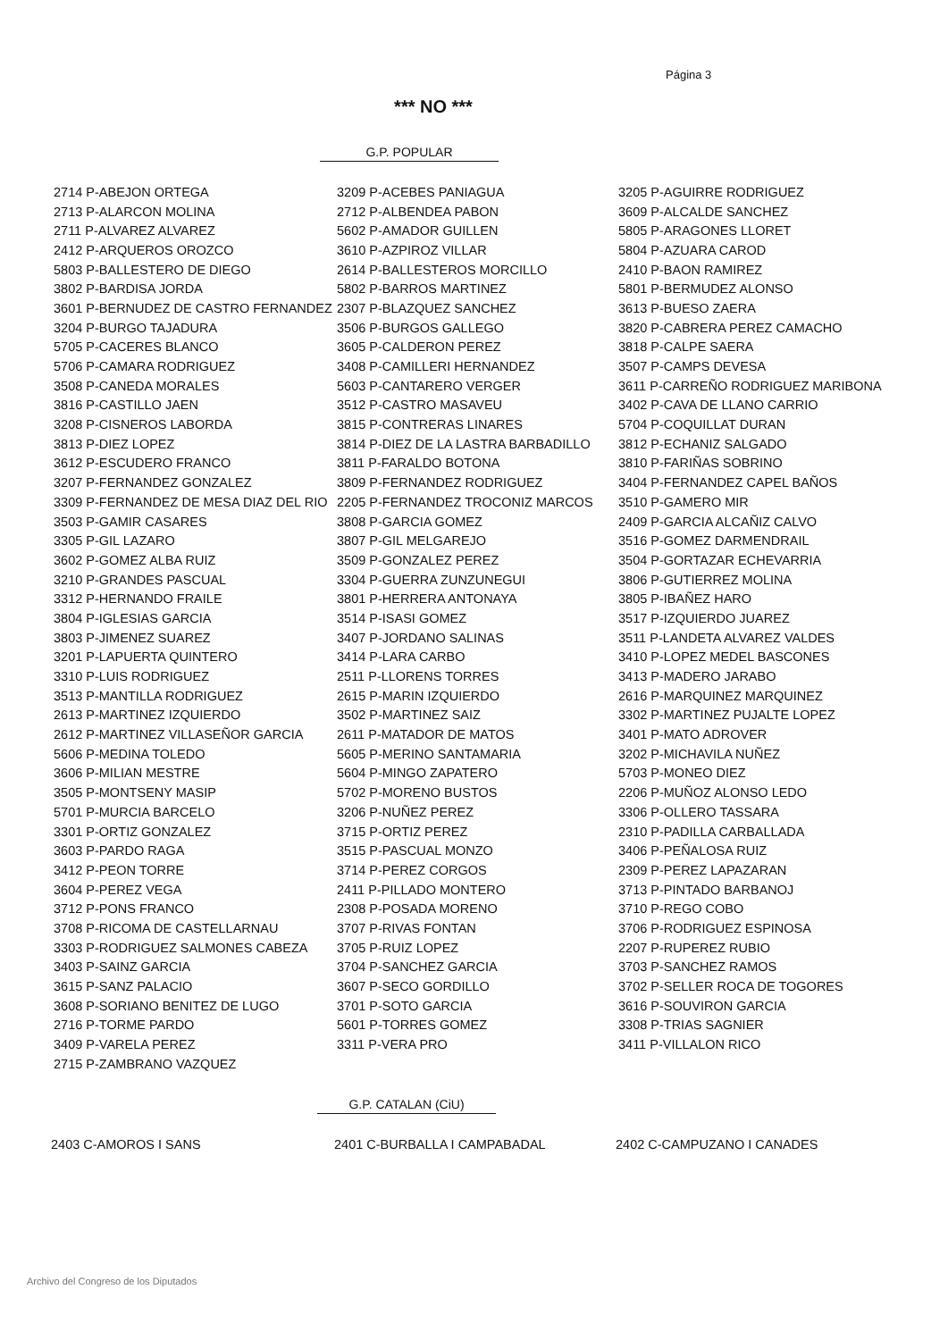Página 3
*** NO ***
G.P. POPULAR
| 2714 P-ABEJON ORTEGA | 3209 P-ACEBES PANIAGUA | 3205 P-AGUIRRE RODRIGUEZ |
| 2713 P-ALARCON MOLINA | 2712 P-ALBENDEA PABON | 3609 P-ALCALDE SANCHEZ |
| 2711 P-ALVAREZ ALVAREZ | 5602 P-AMADOR GUILLEN | 5805 P-ARAGONES LLORET |
| 2412 P-ARQUEROS OROZCO | 3610 P-AZPIROZ VILLAR | 5804 P-AZUARA CAROD |
| 5803 P-BALLESTERO DE DIEGO | 2614 P-BALLESTEROS MORCILLO | 2410 P-BAON RAMIREZ |
| 3802 P-BARDISA JORDA | 5802 P-BARROS MARTINEZ | 5801 P-BERMUDEZ ALONSO |
| 3601 P-BERNUDEZ DE CASTRO FERNANDEZ | 2307 P-BLAZQUEZ SANCHEZ | 3613 P-BUESO ZAERA |
| 3204 P-BURGO TAJADURA | 3506 P-BURGOS GALLEGO | 3820 P-CABRERA PEREZ CAMACHO |
| 5705 P-CACERES BLANCO | 3605 P-CALDERON PEREZ | 3818 P-CALPE SAERA |
| 5706 P-CAMARA RODRIGUEZ | 3408 P-CAMILLERI HERNANDEZ | 3507 P-CAMPS DEVESA |
| 3508 P-CANEDA MORALES | 5603 P-CANTARERO VERGER | 3611 P-CARREÑO RODRIGUEZ MARIBONA |
| 3816 P-CASTILLO JAEN | 3512 P-CASTRO MASAVEU | 3402 P-CAVA DE LLANO CARRIO |
| 3208 P-CISNEROS LABORDA | 3815 P-CONTRERAS LINARES | 5704 P-COQUILLAT DURAN |
| 3813 P-DIEZ LOPEZ | 3814 P-DIEZ DE LA LASTRA BARBADILLO | 3812 P-ECHANIZ SALGADO |
| 3612 P-ESCUDERO FRANCO | 3811 P-FARALDO BOTONA | 3810 P-FARIÑAS SOBRINO |
| 3207 P-FERNANDEZ GONZALEZ | 3809 P-FERNANDEZ RODRIGUEZ | 3404 P-FERNANDEZ CAPEL BAÑOS |
| 3309 P-FERNANDEZ DE MESA DIAZ DEL RIO | 2205 P-FERNANDEZ TROCONIZ MARCOS | 3510 P-GAMERO MIR |
| 3503 P-GAMIR CASARES | 3808 P-GARCIA GOMEZ | 2409 P-GARCIA ALCAÑIZ CALVO |
| 3305 P-GIL LAZARO | 3807 P-GIL MELGAREJO | 3516 P-GOMEZ DARMENDRAIL |
| 3602 P-GOMEZ ALBA RUIZ | 3509 P-GONZALEZ PEREZ | 3504 P-GORTAZAR ECHEVARRIA |
| 3210 P-GRANDES PASCUAL | 3304 P-GUERRA ZUNZUNEGUI | 3806 P-GUTIERREZ MOLINA |
| 3312 P-HERNANDO FRAILE | 3801 P-HERRERA ANTONAYA | 3805 P-IBAÑEZ HARO |
| 3804 P-IGLESIAS GARCIA | 3514 P-ISASI GOMEZ | 3517 P-IZQUIERDO JUAREZ |
| 3803 P-JIMENEZ SUAREZ | 3407 P-JORDANO SALINAS | 3511 P-LANDETA ALVAREZ VALDES |
| 3201 P-LAPUERTA QUINTERO | 3414 P-LARA CARBO | 3410 P-LOPEZ MEDEL BASCONES |
| 3310 P-LUIS RODRIGUEZ | 2511 P-LLORENS TORRES | 3413 P-MADERO JARABO |
| 3513 P-MANTILLA RODRIGUEZ | 2615 P-MARIN IZQUIERDO | 2616 P-MARQUINEZ MARQUINEZ |
| 2613 P-MARTINEZ IZQUIERDO | 3502 P-MARTINEZ SAIZ | 3302 P-MARTINEZ PUJALTE LOPEZ |
| 2612 P-MARTINEZ VILLASEÑOR GARCIA | 2611 P-MATADOR DE MATOS | 3401 P-MATO ADROVER |
| 5606 P-MEDINA TOLEDO | 5605 P-MERINO SANTAMARIA | 3202 P-MICHAVILA NUÑEZ |
| 3606 P-MILIAN MESTRE | 5604 P-MINGO ZAPATERO | 5703 P-MONEO DIEZ |
| 3505 P-MONTSENY MASIP | 5702 P-MORENO BUSTOS | 2206 P-MUÑOZ ALONSO LEDO |
| 5701 P-MURCIA BARCELO | 3206 P-NUÑEZ PEREZ | 3306 P-OLLERO TASSARA |
| 3301 P-ORTIZ GONZALEZ | 3715 P-ORTIZ PEREZ | 2310 P-PADILLA CARBALLADA |
| 3603 P-PARDO RAGA | 3515 P-PASCUAL MONZO | 3406 P-PEÑALOSA RUIZ |
| 3412 P-PEON TORRE | 3714 P-PEREZ CORGOS | 2309 P-PEREZ LAPAZARAN |
| 3604 P-PEREZ VEGA | 2411 P-PILLADO MONTERO | 3713 P-PINTADO BARBANOJ |
| 3712 P-PONS FRANCO | 2308 P-POSADA MORENO | 3710 P-REGO COBO |
| 3708 P-RICOMA DE CASTELLARNAU | 3707 P-RIVAS FONTAN | 3706 P-RODRIGUEZ ESPINOSA |
| 3303 P-RODRIGUEZ SALMONES CABEZA | 3705 P-RUIZ LOPEZ | 2207 P-RUPEREZ RUBIO |
| 3403 P-SAINZ GARCIA | 3704 P-SANCHEZ GARCIA | 3703 P-SANCHEZ RAMOS |
| 3615 P-SANZ PALACIO | 3607 P-SECO GORDILLO | 3702 P-SELLER ROCA DE TOGORES |
| 3608 P-SORIANO BENITEZ DE LUGO | 3701 P-SOTO GARCIA | 3616 P-SOUVIRON GARCIA |
| 2716 P-TORME PARDO | 5601 P-TORRES GOMEZ | 3308 P-TRIAS SAGNIER |
| 3409 P-VARELA PEREZ | 3311 P-VERA PRO | 3411 P-VILLALON RICO |
| 2715 P-ZAMBRANO VAZQUEZ | | |
G.P. CATALAN (CiU)
| 2403 C-AMOROS I SANS | 2401 C-BURBALLA I CAMPABADAL | 2402 C-CAMPUZANO I CANADES |
Archivo del Congreso de los Diputados